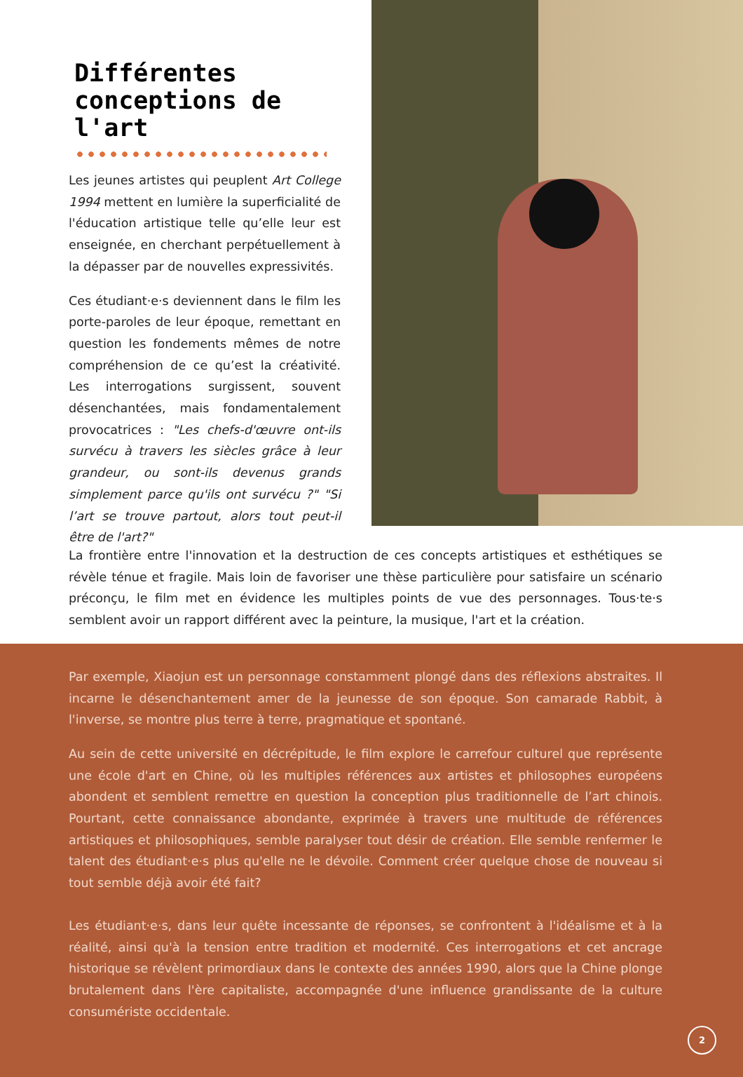Différentes conceptions de l'art
Les jeunes artistes qui peuplent Art College 1994 mettent en lumière la superficialité de l'éducation artistique telle qu’elle leur est enseignée, en cherchant perpétuellement à la dépasser par de nouvelles expressivités.
Ces étudiant·e·s deviennent dans le film les porte-paroles de leur époque, remettant en question les fondements mêmes de notre compréhension de ce qu’est la créativité. Les interrogations surgissent, souvent désenchantées, mais fondamentalement provocatrices : "Les chefs-d'œuvre ont-ils survécu à travers les siècles grâce à leur grandeur, ou sont-ils devenus grands simplement parce qu'ils ont survécu ?" "Si l’art se trouve partout, alors tout peut-il être de l'art?"
La frontière entre l'innovation et la destruction de ces concepts artistiques et esthétiques se révèle ténue et fragile. Mais loin de favoriser une thèse particulière pour satisfaire un scénario préconçu, le film met en évidence les multiples points de vue des personnages. Tous·te·s semblent avoir un rapport différent avec la peinture, la musique, l'art et la création.
Par exemple, Xiaojun est un personnage constamment plongé dans des réflexions abstraites. Il incarne le désenchantement amer de la jeunesse de son époque. Son camarade Rabbit, à l'inverse, se montre plus terre à terre, pragmatique et spontané.
Au sein de cette université en décrépitude, le film explore le carrefour culturel que représente une école d'art en Chine, où les multiples références aux artistes et philosophes européens abondent et semblent remettre en question la conception plus traditionnelle de l’art chinois. Pourtant, cette connaissance abondante, exprimée à travers une multitude de références artistiques et philosophiques, semble paralyser tout désir de création. Elle semble renfermer le talent des étudiant·e·s plus qu'elle ne le dévoile. Comment créer quelque chose de nouveau si tout semble déjà avoir été fait?
Les étudiant·e·s, dans leur quête incessante de réponses, se confrontent à l'idéalisme et à la réalité, ainsi qu'à la tension entre tradition et modernité. Ces interrogations et cet ancrage historique se révèlent primordiaux dans le contexte des années 1990, alors que la Chine plonge brutalement dans l'ère capitaliste, accompagnée d'une influence grandissante de la culture consumériste occidentale.
2